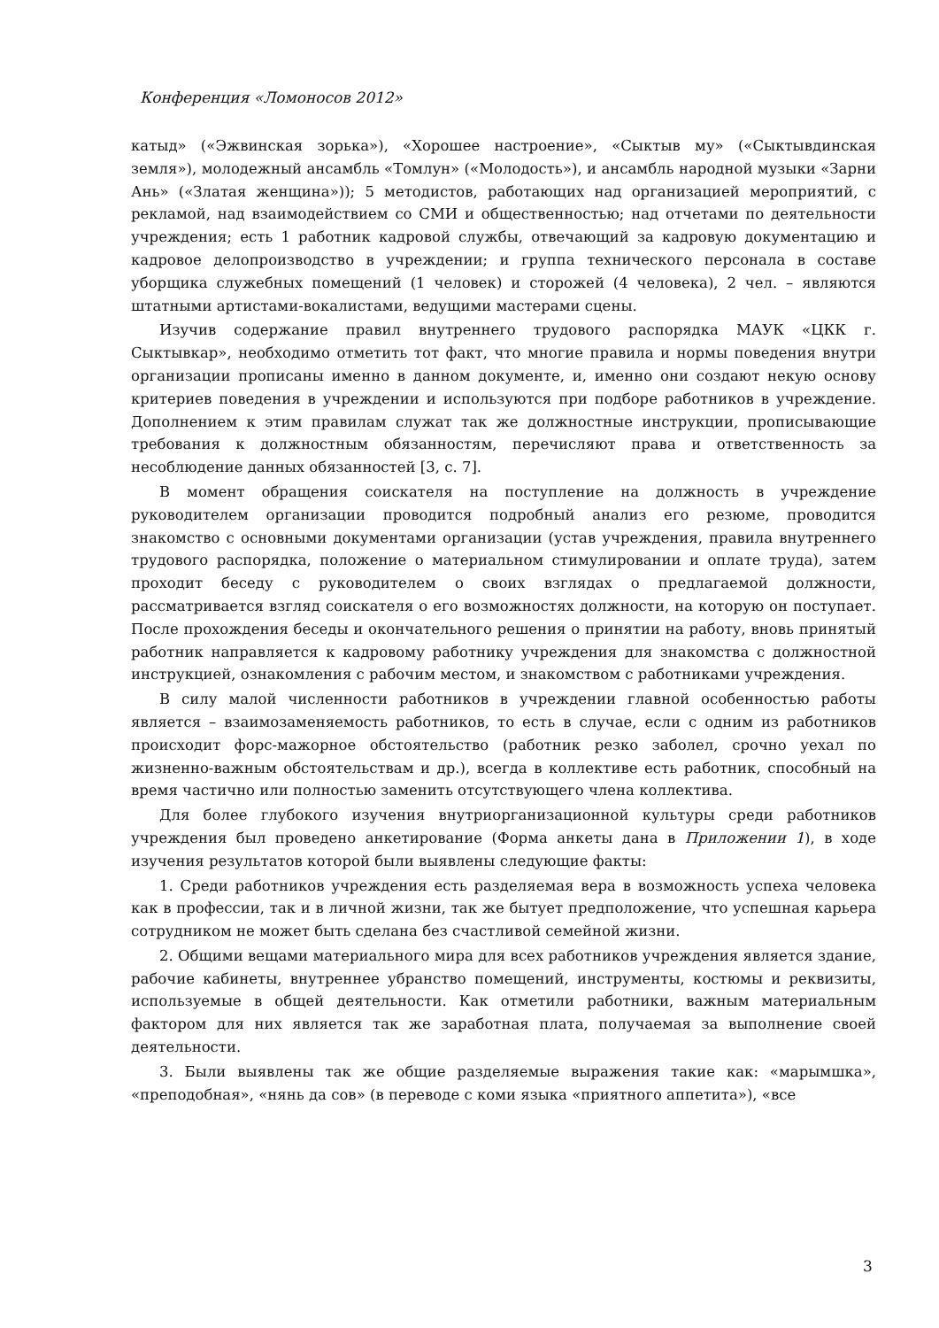Конференция «Ломоносов 2012»
катыд» («Эжвинская зорька»), «Хорошее настроение», «Сыктыв му» («Сыктывдинская земля»), молодежный ансамбль «Томлун» («Молодость»), и ансамбль народной музыки «Зарни Ань» («Златая женщина»)); 5 методистов, работающих над организацией мероприятий, с рекламой, над взаимодействием со СМИ и общественностью; над отчетами по деятельности учреждения; есть 1 работник кадровой службы, отвечающий за кадровую документацию и кадровое делопроизводство в учреждении; и группа технического персонала в составе уборщика служебных помещений (1 человек) и сторожей (4 человека), 2 чел. – являются штатными артистами-вокалистами, ведущими мастерами сцены.
Изучив содержание правил внутреннего трудового распорядка МАУК «ЦКК г. Сыктывкар», необходимо отметить тот факт, что многие правила и нормы поведения внутри организации прописаны именно в данном документе, и, именно они создают некую основу критериев поведения в учреждении и используются при подборе работников в учреждение. Дополнением к этим правилам служат так же должностные инструкции, прописывающие требования к должностным обязанностям, перечисляют права и ответственность за несоблюдение данных обязанностей [3, с. 7].
В момент обращения соискателя на поступление на должность в учреждение руководителем организации проводится подробный анализ его резюме, проводится знакомство с основными документами организации (устав учреждения, правила внутреннего трудового распорядка, положение о материальном стимулировании и оплате труда), затем проходит беседу с руководителем о своих взглядах о предлагаемой должности, рассматривается взгляд соискателя о его возможностях должности, на которую он поступает. После прохождения беседы и окончательного решения о принятии на работу, вновь принятый работник направляется к кадровому работнику учреждения для знакомства с должностной инструкцией, ознакомления с рабочим местом, и знакомством с работниками учреждения.
В силу малой численности работников в учреждении главной особенностью работы является – взаимозаменяемость работников, то есть в случае, если с одним из работников происходит форс-мажорное обстоятельство (работник резко заболел, срочно уехал по жизненно-важным обстоятельствам и др.), всегда в коллективе есть работник, способный на время частично или полностью заменить отсутствующего члена коллектива.
Для более глубокого изучения внутриорганизационной культуры среди работников учреждения был проведено анкетирование (Форма анкеты дана в Приложении 1), в ходе изучения результатов которой были выявлены следующие факты:
1. Среди работников учреждения есть разделяемая вера в возможность успеха человека как в профессии, так и в личной жизни, так же бытует предположение, что успешная карьера сотрудником не может быть сделана без счастливой семейной жизни.
2. Общими вещами материального мира для всех работников учреждения является здание, рабочие кабинеты, внутреннее убранство помещений, инструменты, костюмы и реквизиты, используемые в общей деятельности. Как отметили работники, важным материальным фактором для них является так же заработная плата, получаемая за выполнение своей деятельности.
3. Были выявлены так же общие разделяемые выражения такие как: «марымшка», «преподобная», «нянь да сов» (в переводе с коми языка «приятного аппетита»), «все
3